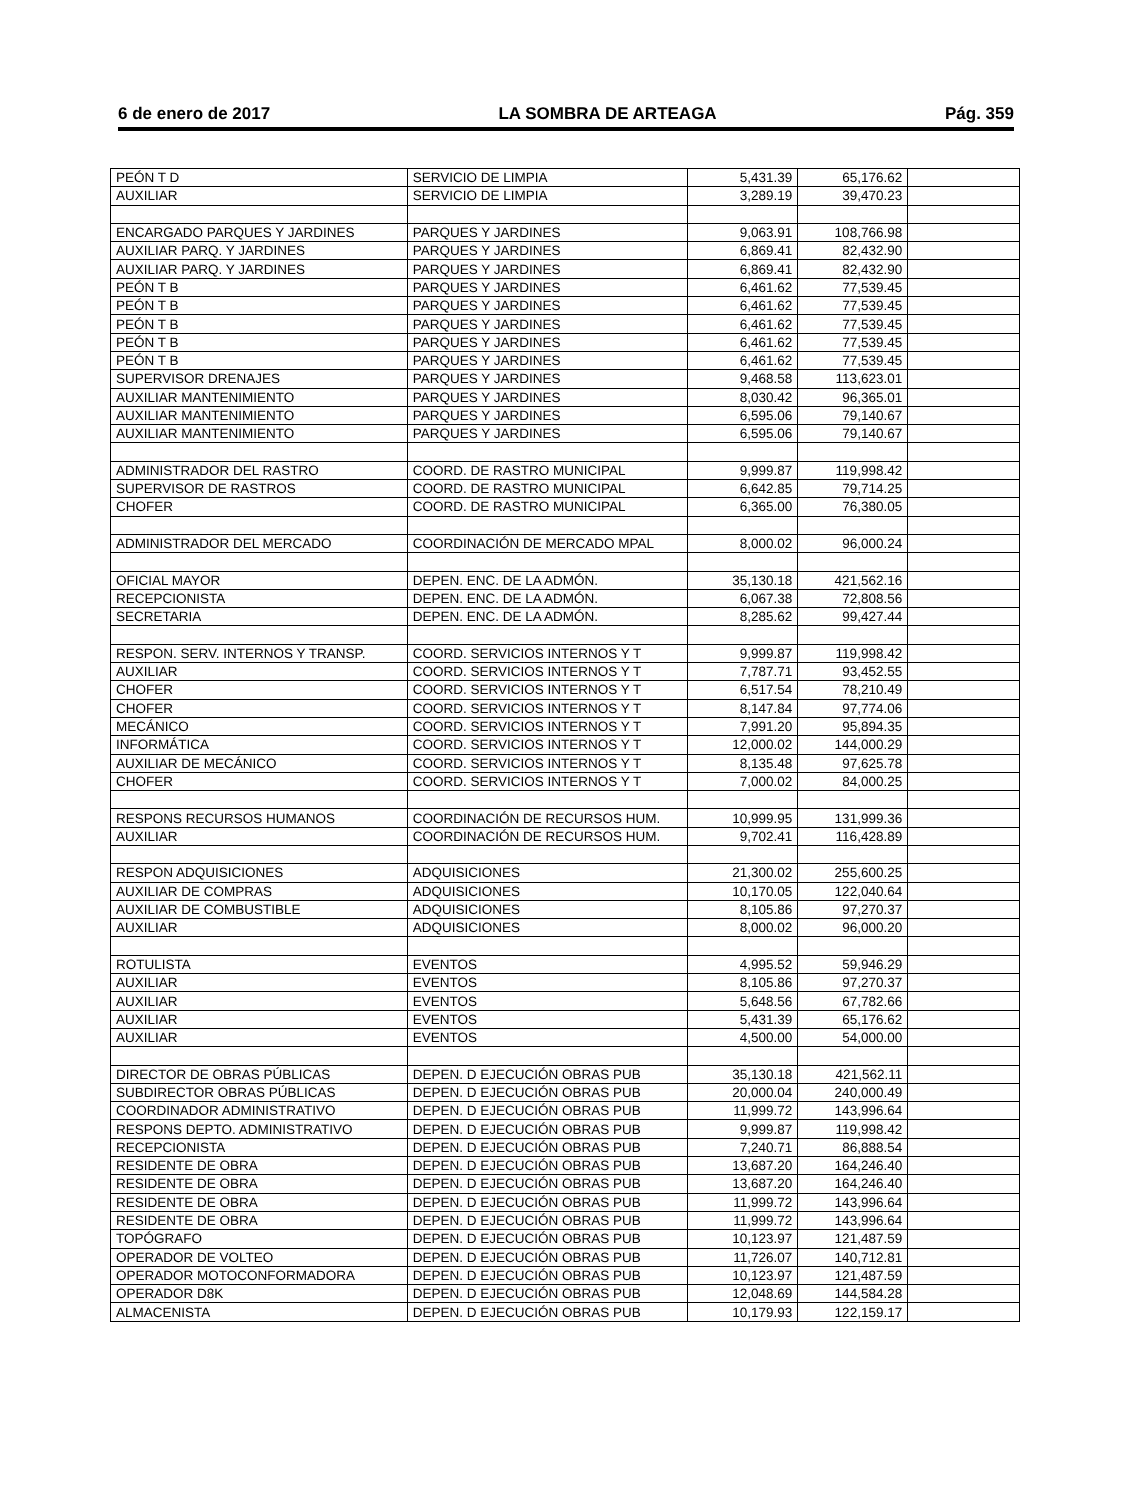6 de enero de 2017 LA SOMBRA DE ARTEAGA Pág. 359
| PEÓN T D | SERVICIO DE LIMPIA | 5,431.39 | 65,176.62 | |
| AUXILIAR | SERVICIO DE LIMPIA | 3,289.19 | 39,470.23 | |
| ENCARGADO PARQUES Y JARDINES | PARQUES Y JARDINES | 9,063.91 | 108,766.98 | |
| AUXILIAR PARQ. Y JARDINES | PARQUES Y JARDINES | 6,869.41 | 82,432.90 | |
| AUXILIAR PARQ. Y JARDINES | PARQUES Y JARDINES | 6,869.41 | 82,432.90 | |
| PEÓN T B | PARQUES Y JARDINES | 6,461.62 | 77,539.45 | |
| PEÓN T B | PARQUES Y JARDINES | 6,461.62 | 77,539.45 | |
| PEÓN T B | PARQUES Y JARDINES | 6,461.62 | 77,539.45 | |
| PEÓN T B | PARQUES Y JARDINES | 6,461.62 | 77,539.45 | |
| PEÓN T B | PARQUES Y JARDINES | 6,461.62 | 77,539.45 | |
| SUPERVISOR DRENAJES | PARQUES Y JARDINES | 9,468.58 | 113,623.01 | |
| AUXILIAR MANTENIMIENTO | PARQUES Y JARDINES | 8,030.42 | 96,365.01 | |
| AUXILIAR MANTENIMIENTO | PARQUES Y JARDINES | 6,595.06 | 79,140.67 | |
| AUXILIAR MANTENIMIENTO | PARQUES Y JARDINES | 6,595.06 | 79,140.67 | |
| ADMINISTRADOR DEL RASTRO | COORD. DE RASTRO MUNICIPAL | 9,999.87 | 119,998.42 | |
| SUPERVISOR DE RASTROS | COORD. DE RASTRO MUNICIPAL | 6,642.85 | 79,714.25 | |
| CHOFER | COORD. DE RASTRO MUNICIPAL | 6,365.00 | 76,380.05 | |
| ADMINISTRADOR DEL MERCADO | COORDINACIÓN DE MERCADO MPAL | 8,000.02 | 96,000.24 | |
| OFICIAL MAYOR | DEPEN. ENC. DE LA ADMÓN. | 35,130.18 | 421,562.16 | |
| RECEPCIONISTA | DEPEN. ENC. DE LA ADMÓN. | 6,067.38 | 72,808.56 | |
| SECRETARIA | DEPEN. ENC. DE LA ADMÓN. | 8,285.62 | 99,427.44 | |
| RESPON. SERV. INTERNOS Y TRANSP. | COORD. SERVICIOS INTERNOS Y T | 9,999.87 | 119,998.42 | |
| AUXILIAR | COORD. SERVICIOS INTERNOS Y T | 7,787.71 | 93,452.55 | |
| CHOFER | COORD. SERVICIOS INTERNOS Y T | 6,517.54 | 78,210.49 | |
| CHOFER | COORD. SERVICIOS INTERNOS Y T | 8,147.84 | 97,774.06 | |
| MECÁNICO | COORD. SERVICIOS INTERNOS Y T | 7,991.20 | 95,894.35 | |
| INFORMÁTICA | COORD. SERVICIOS INTERNOS Y T | 12,000.02 | 144,000.29 | |
| AUXILIAR DE MECÁNICO | COORD. SERVICIOS INTERNOS Y T | 8,135.48 | 97,625.78 | |
| CHOFER | COORD. SERVICIOS INTERNOS Y T | 7,000.02 | 84,000.25 | |
| RESPONS RECURSOS HUMANOS | COORDINACIÓN DE RECURSOS HUM. | 10,999.95 | 131,999.36 | |
| AUXILIAR | COORDINACIÓN DE RECURSOS HUM. | 9,702.41 | 116,428.89 | |
| RESPON ADQUISICIONES | ADQUISICIONES | 21,300.02 | 255,600.25 | |
| AUXILIAR DE COMPRAS | ADQUISICIONES | 10,170.05 | 122,040.64 | |
| AUXILIAR DE COMBUSTIBLE | ADQUISICIONES | 8,105.86 | 97,270.37 | |
| AUXILIAR | ADQUISICIONES | 8,000.02 | 96,000.20 | |
| ROTULISTA | EVENTOS | 4,995.52 | 59,946.29 | |
| AUXILIAR | EVENTOS | 8,105.86 | 97,270.37 | |
| AUXILIAR | EVENTOS | 5,648.56 | 67,782.66 | |
| AUXILIAR | EVENTOS | 5,431.39 | 65,176.62 | |
| AUXILIAR | EVENTOS | 4,500.00 | 54,000.00 | |
| DIRECTOR DE OBRAS PÚBLICAS | DEPEN. D EJECUCIÓN OBRAS PUB | 35,130.18 | 421,562.11 | |
| SUBDIRECTOR OBRAS PÚBLICAS | DEPEN. D EJECUCIÓN OBRAS PUB | 20,000.04 | 240,000.49 | |
| COORDINADOR ADMINISTRATIVO | DEPEN. D EJECUCIÓN OBRAS PUB | 11,999.72 | 143,996.64 | |
| RESPONS DEPTO. ADMINISTRATIVO | DEPEN. D EJECUCIÓN OBRAS PUB | 9,999.87 | 119,998.42 | |
| RECEPCIONISTA | DEPEN. D EJECUCIÓN OBRAS PUB | 7,240.71 | 86,888.54 | |
| RESIDENTE DE OBRA | DEPEN. D EJECUCIÓN OBRAS PUB | 13,687.20 | 164,246.40 | |
| RESIDENTE DE OBRA | DEPEN. D EJECUCIÓN OBRAS PUB | 13,687.20 | 164,246.40 | |
| RESIDENTE DE OBRA | DEPEN. D EJECUCIÓN OBRAS PUB | 11,999.72 | 143,996.64 | |
| RESIDENTE DE OBRA | DEPEN. D EJECUCIÓN OBRAS PUB | 11,999.72 | 143,996.64 | |
| TOPÓGRAFO | DEPEN. D EJECUCIÓN OBRAS PUB | 10,123.97 | 121,487.59 | |
| OPERADOR DE VOLTEO | DEPEN. D EJECUCIÓN OBRAS PUB | 11,726.07 | 140,712.81 | |
| OPERADOR MOTOCONFORMADORA | DEPEN. D EJECUCIÓN OBRAS PUB | 10,123.97 | 121,487.59 | |
| OPERADOR D8K | DEPEN. D EJECUCIÓN OBRAS PUB | 12,048.69 | 144,584.28 | |
| ALMACENISTA | DEPEN. D EJECUCIÓN OBRAS PUB | 10,179.93 | 122,159.17 | |